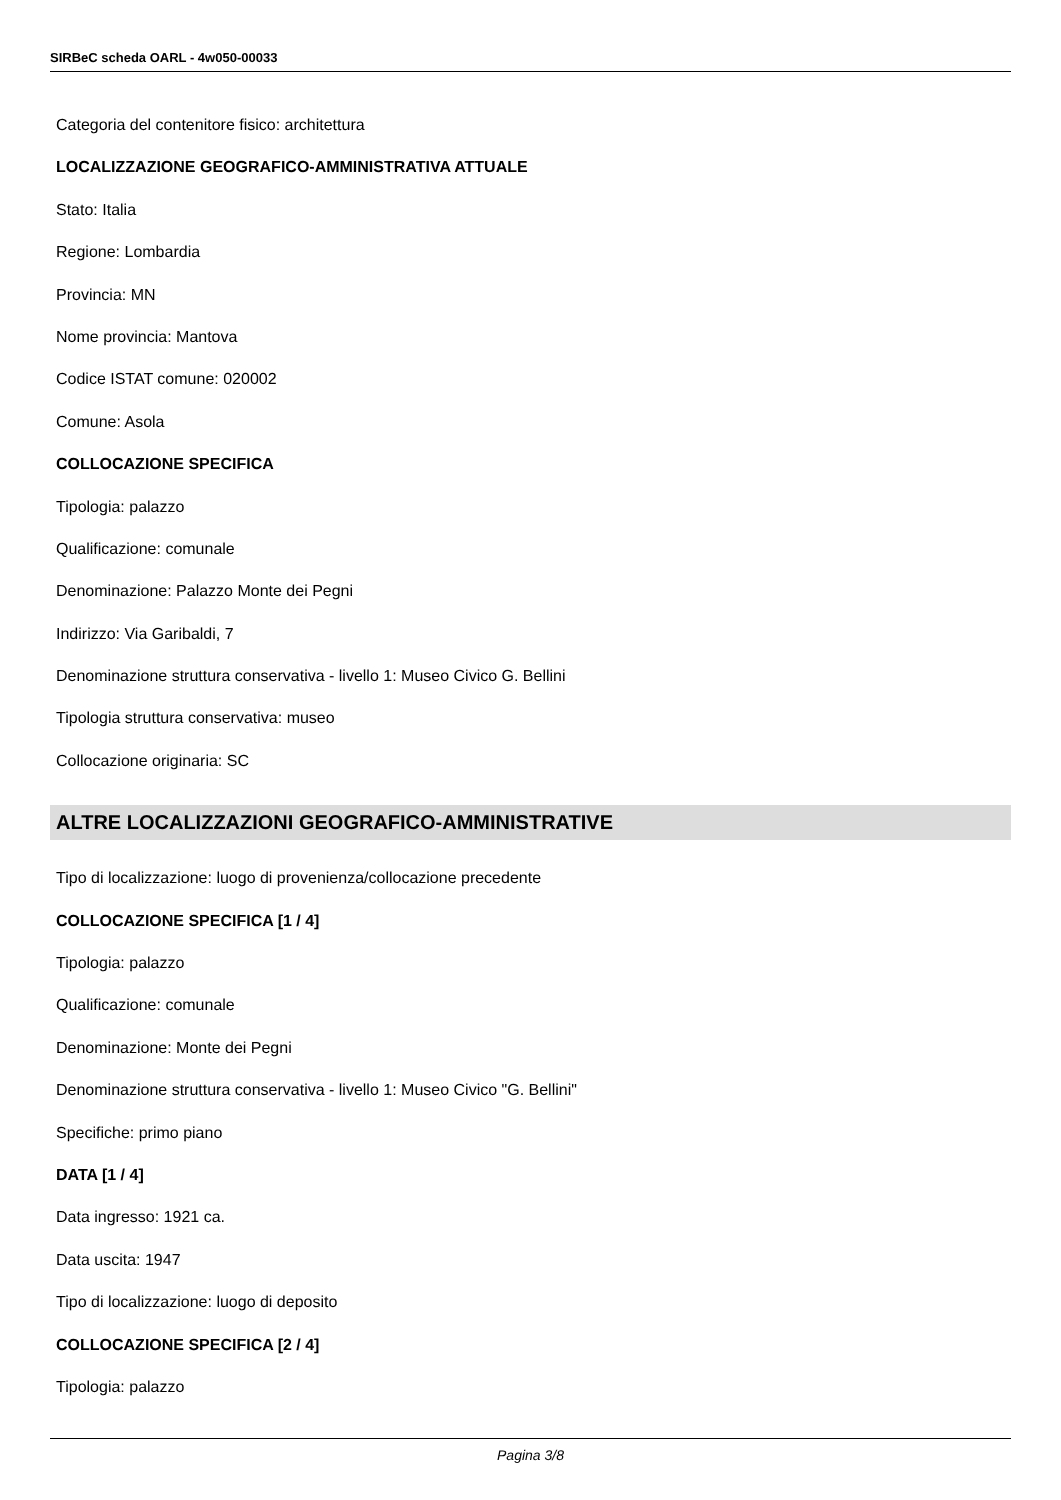SIRBeC scheda OARL - 4w050-00033
Categoria del contenitore fisico: architettura
LOCALIZZAZIONE GEOGRAFICO-AMMINISTRATIVA ATTUALE
Stato: Italia
Regione: Lombardia
Provincia: MN
Nome provincia: Mantova
Codice ISTAT comune: 020002
Comune: Asola
COLLOCAZIONE SPECIFICA
Tipologia: palazzo
Qualificazione: comunale
Denominazione: Palazzo Monte dei Pegni
Indirizzo: Via Garibaldi, 7
Denominazione struttura conservativa - livello 1: Museo Civico G. Bellini
Tipologia struttura conservativa: museo
Collocazione originaria: SC
ALTRE LOCALIZZAZIONI GEOGRAFICO-AMMINISTRATIVE
Tipo di localizzazione: luogo di provenienza/collocazione precedente
COLLOCAZIONE SPECIFICA [1 / 4]
Tipologia: palazzo
Qualificazione: comunale
Denominazione: Monte dei Pegni
Denominazione struttura conservativa - livello 1: Museo Civico "G. Bellini"
Specifiche: primo piano
DATA [1 / 4]
Data ingresso: 1921 ca.
Data uscita: 1947
Tipo di localizzazione: luogo di deposito
COLLOCAZIONE SPECIFICA [2 / 4]
Tipologia: palazzo
Pagina 3/8